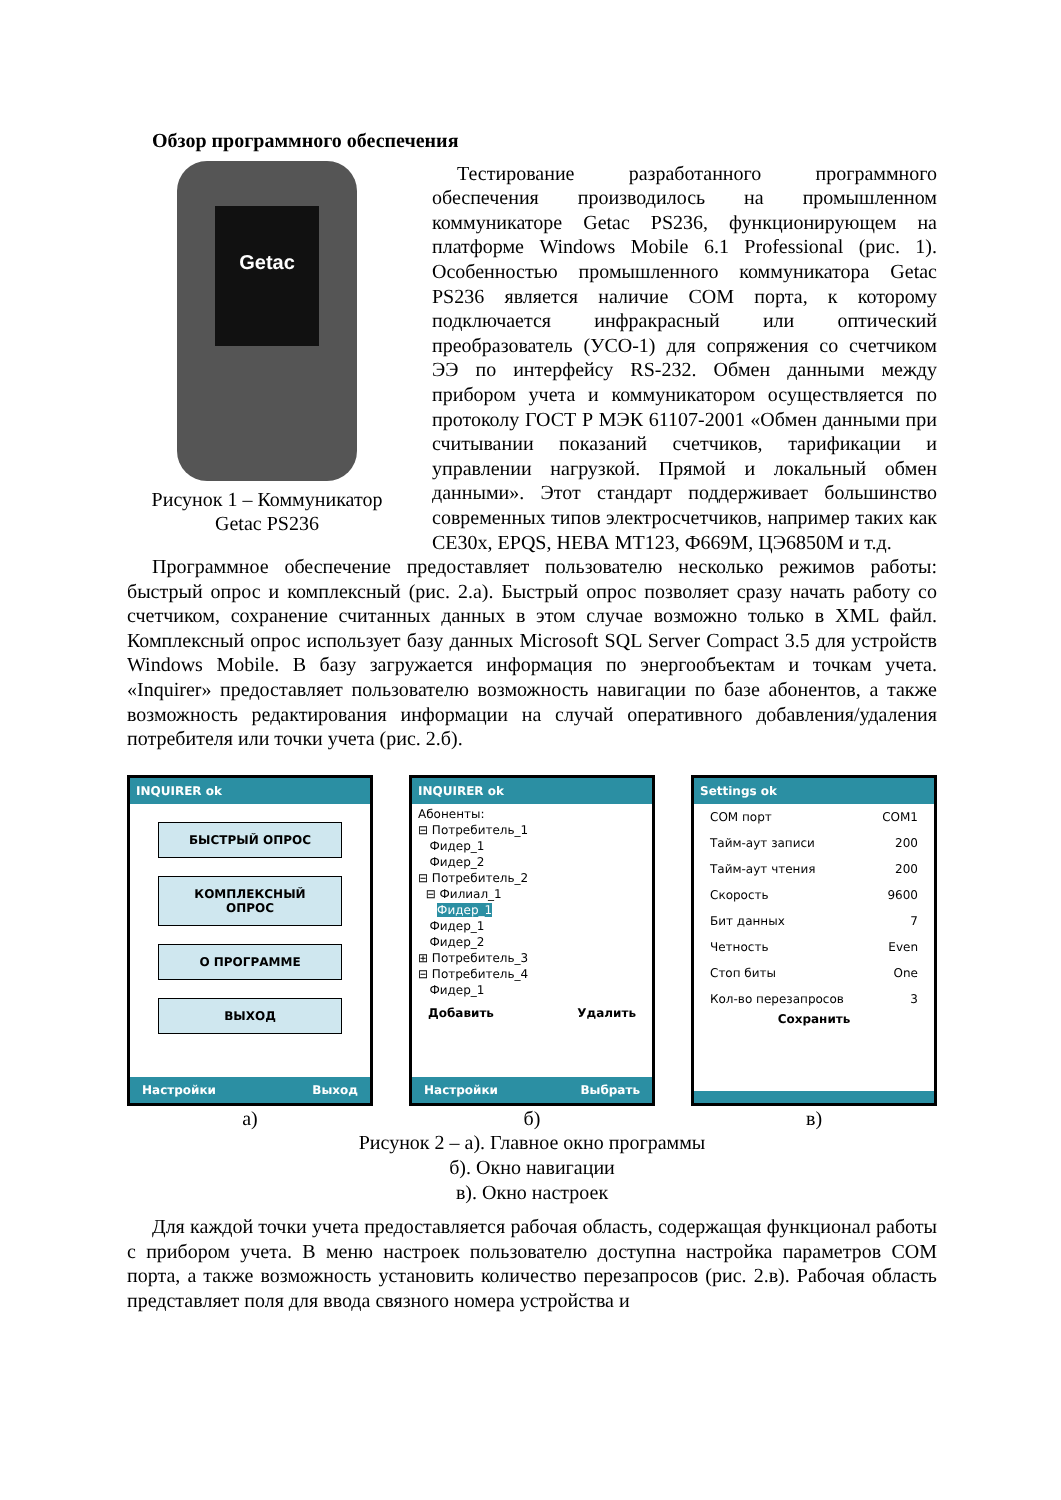Обзор программного обеспечения
Getac
Рисунок 1 – Коммуникатор Getac PS236
Тестирование разработанного программного обеспечения производилось на промышленном коммуникаторе Getac PS236, функционирующем на платформе Windows Mobile 6.1 Professional (рис. 1). Особенностью промышленного коммуникатора Getac PS236 является наличие COM порта, к которому подключается инфракрасный или оптический преобразователь (УСО-1) для сопряжения со счетчиком ЭЭ по интерфейсу RS-232. Обмен данными между прибором учета и коммуникатором осуществляется по протоколу ГОСТ Р МЭК 61107-2001 «Обмен данными при считывании показаний счетчиков, тарификации и управлении нагрузкой. Прямой и локальный обмен данными». Этот стандарт поддерживает большинство современных типов электросчетчиков, например таких как CE30x, EPQS, НЕВА МТ123, Ф669М, ЦЭ6850М и т.д.
Программное обеспечение предоставляет пользователю несколько режимов работы: быстрый опрос и комплексный (рис. 2.а). Быстрый опрос позволяет сразу начать работу со счетчиком, сохранение считанных данных в этом случае возможно только в XML файл. Комплексный опрос использует базу данных Microsoft SQL Server Compact 3.5 для устройств Windows Mobile. В базу загружается информация по энергообъектам и точкам учета. «Inquirer» предоставляет пользователю возможность навигации по базе абонентов, а также возможность редактирования информации на случай оперативного добавления/удаления потребителя или точки учета (рис. 2.б).
INQUIRER ok
БЫСТРЫЙ ОПРОС
КОМПЛЕКСНЫЙ ОПРОС
О ПРОГРАММЕ
ВЫХОД
Настройки Выход
а)
INQUIRER ok
Абоненты:
⊟ Потребитель_1
Фидер_1
Фидер_2
⊟ Потребитель_2
⊟ Филиал_1
Фидер_1
Фидер_1
Фидер_2
⊞ Потребитель_3
⊟ Потребитель_4
Фидер_1
Добавить Удалить
Настройки Выбрать
б)
Settings ok
COM порт COM1
Тайм-аут записи 200
Тайм-аут чтения 200
Скорость 9600
Бит данных 7
Четность Even
Стоп биты One
Кол-во перезапросов 3
Сохранить
в)
Рисунок 2 – а). Главное окно программы
б). Окно навигации
в). Окно настроек
Для каждой точки учета предоставляется рабочая область, содержащая функционал работы с прибором учета. В меню настроек пользователю доступна настройка параметров COM порта, а также возможность установить количество перезапросов (рис. 2.в). Рабочая область представляет поля для ввода связного номера устройства и